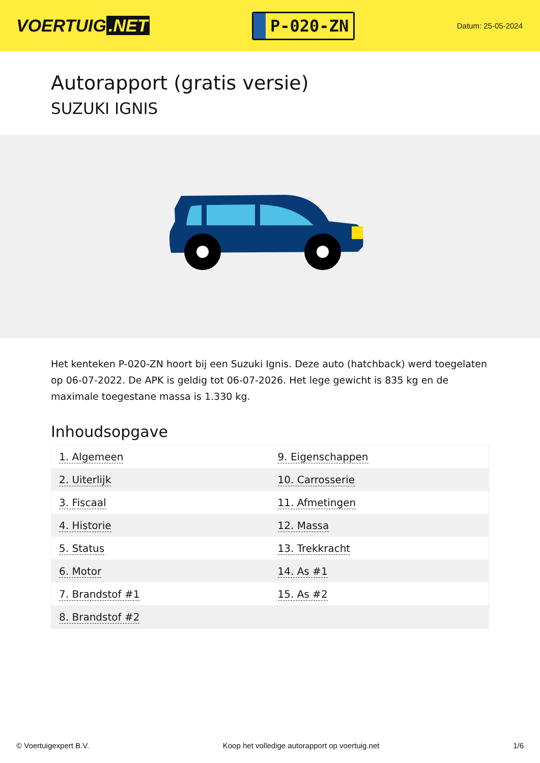VOERTUIG.NET
P-020-ZN
Datum: 25-05-2024
Autorapport (gratis versie)
SUZUKI IGNIS
Het kenteken P-020-ZN hoort bij een Suzuki Ignis. Deze auto (hatchback) werd toegelaten op 06-07-2022. De APK is geldig tot 06-07-2026. Het lege gewicht is 835 kg en de maximale toegestane massa is 1.330 kg.
Inhoudsopgave
| 1. Algemeen | 9. Eigenschappen |
| 2. Uiterlijk | 10. Carrosserie |
| 3. Fiscaal | 11. Afmetingen |
| 4. Historie | 12. Massa |
| 5. Status | 13. Trekkracht |
| 6. Motor | 14. As #1 |
| 7. Brandstof #1 | 15. As #2 |
| 8. Brandstof #2 | |
© Voertuigexpert B.V. Koop het volledige autorapport op voertuig.net 1/6